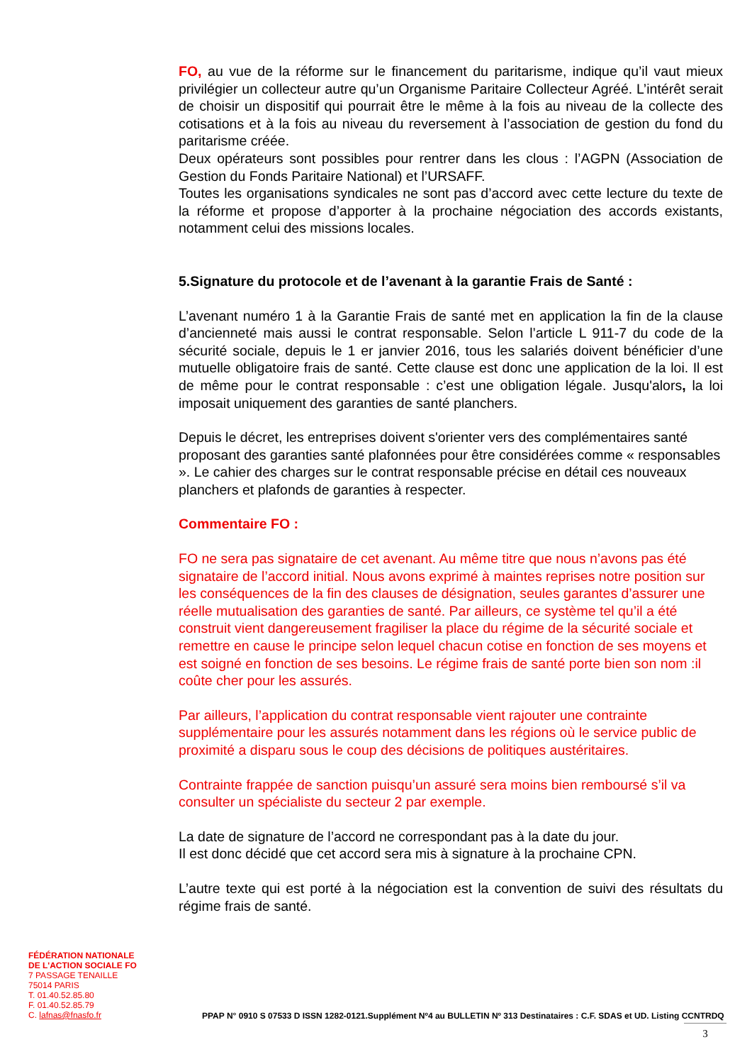FO, au vue de la réforme sur le financement du paritarisme, indique qu’il vaut mieux privilégier un collecteur autre qu’un Organisme Paritaire Collecteur Agréé. L’intérêt serait de choisir un dispositif qui pourrait être le même à la fois au niveau de la collecte des cotisations et à la fois au niveau du reversement à l’association de gestion du fond du paritarisme créée.
Deux opérateurs sont possibles pour rentrer dans les clous : l’AGPN (Association de Gestion du Fonds Paritaire National) et l’URSAFF.
Toutes les organisations syndicales ne sont pas d’accord avec cette lecture du texte de la réforme et propose d’apporter à la prochaine négociation des accords existants, notamment celui des missions locales.
5.Signature du protocole et de l’avenant à la garantie Frais de Santé :
L’avenant numéro 1 à la Garantie Frais de santé met en application la fin de la clause d’ancienneté mais aussi le contrat responsable. Selon l’article L 911-7 du code de la sécurité sociale, depuis le 1 er janvier 2016, tous les salariés doivent bénéficier d’une mutuelle obligatoire frais de santé. Cette clause est donc une application de la loi. Il est de même pour le contrat responsable : c’est une obligation légale. Jusqu'alors, la loi imposait uniquement des garanties de santé planchers.
Depuis le décret, les entreprises doivent s'orienter vers des complémentaires santé proposant des garanties santé plafonnées pour être considérées comme « responsables ». Le cahier des charges sur le contrat responsable précise en détail ces nouveaux planchers et plafonds de garanties à respecter.
Commentaire FO :
FO ne sera pas signataire de cet avenant. Au même titre que nous n’avons pas été signataire de l’accord initial. Nous avons exprimé à maintes reprises notre position sur les conséquences de la fin des clauses de désignation, seules garantes d’assurer une réelle mutualisation des garanties de santé. Par ailleurs, ce système tel qu’il a été construit vient dangereusement fragiliser la place du régime de la sécurité sociale et remettre en cause le principe selon lequel chacun cotise en fonction de ses moyens et est soigné en fonction de ses besoins. Le régime frais de santé porte bien son nom :il coûte cher pour les assurés.
Par ailleurs, l’application du contrat responsable vient rajouter une contrainte supplémentaire pour les assurés notamment dans les régions où le service public de proximité a disparu sous le coup des décisions de politiques austéritaires.
Contrainte frappée de sanction puisqu’un assuré sera moins bien remboursé s’il va consulter un spécialiste du secteur 2 par exemple.
La date de signature de l’accord ne correspondant pas à la date du jour.
Il est donc décidé que cet accord sera mis à signature à la prochaine CPN.
L’autre texte qui est porté à la négociation est la convention de suivi des résultats du régime frais de santé.
FÉDÉRATION NATIONALE
DE L'ACTION SOCIALE FO
7 PASSAGE TENAILLE
75014 PARIS
T. 01.40.52.85.80
F. 01.40.52.85.79
C. lafnas@fnasfo.fr
PPAP N° 0910 S 07533 D ISSN 1282-0121.Supplément Nº4 au BULLETIN Nº 313 Destinataires : C.F. SDAS et UD. Listing CCNTRDQ
3